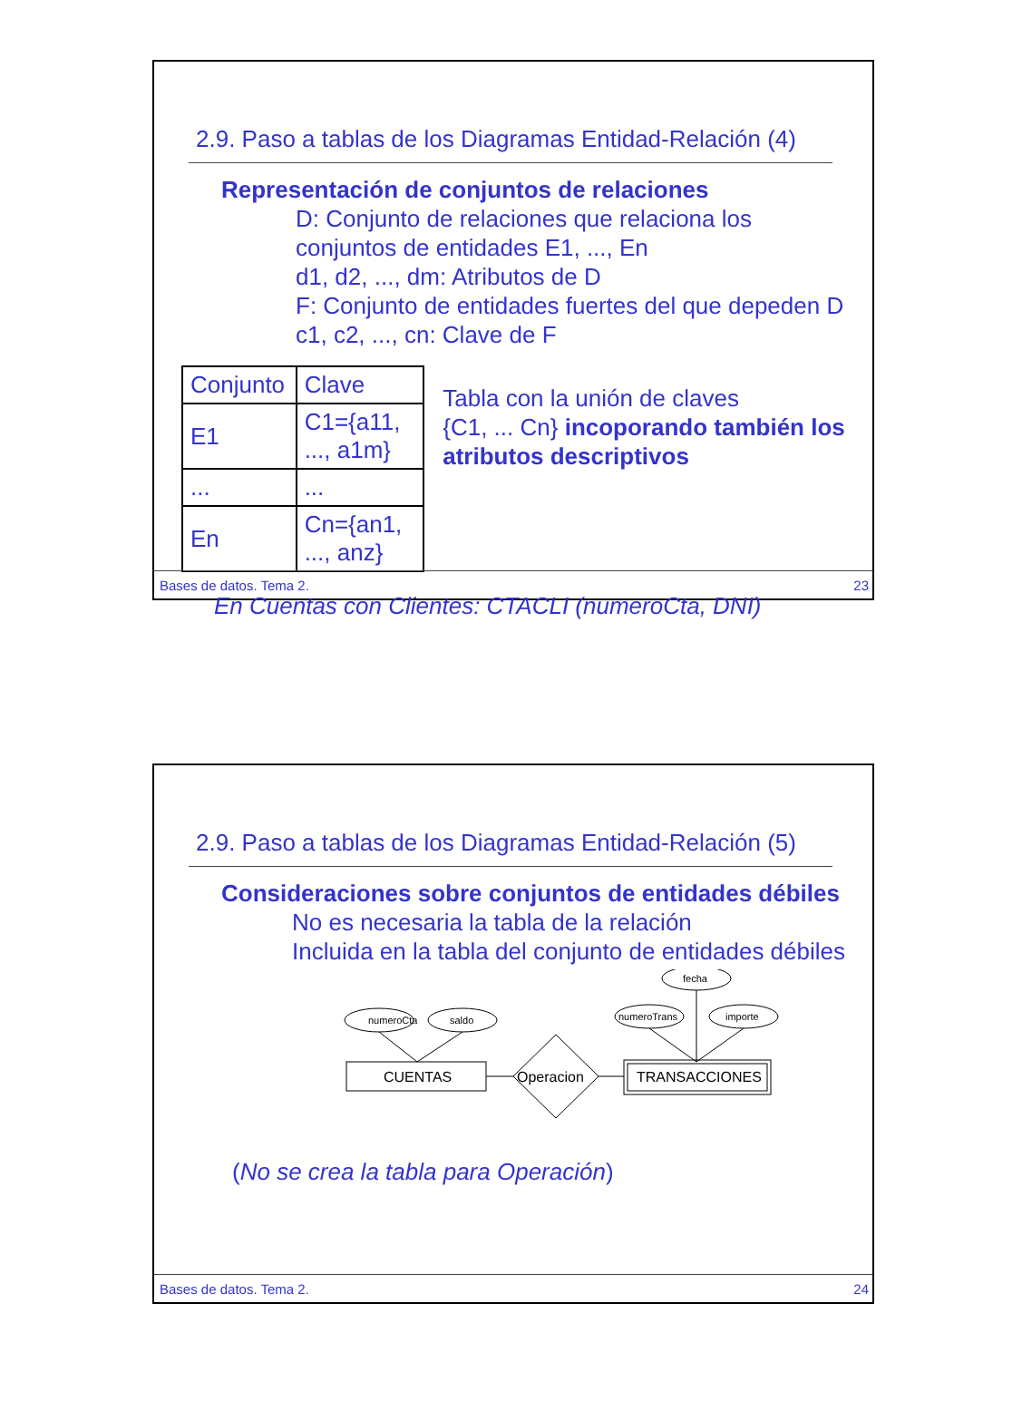2.9. Paso a tablas de los Diagramas Entidad-Relación (4)
Representación de conjuntos de relaciones
D: Conjunto de relaciones que relaciona los
conjuntos de entidades E1, ..., En
d1, d2, ..., dm: Atributos de D
F: Conjunto de entidades fuertes del que depeden D
c1, c2, ..., cn: Clave de F
| Conjunto | Clave |
| E1 | C1={a11, ..., a1m} |
| ... | ... |
| En | Cn={an1, ..., anz} |
Tabla con la unión de claves
{C1, ... Cn} incoporando también los atributos descriptivos
En Cuentas con Clientes: CTACLI (numeroCta, DNI)
Bases de datos. Tema 2. 23
2.9. Paso a tablas de los Diagramas Entidad-Relación (5)
Consideraciones sobre conjuntos de entidades débiles
No es necesaria la tabla de la relación
Incluida en la tabla del conjunto de entidades débiles
numeroCta
saldo
fecha
numeroTrans
importe
CUENTAS
Operacion
TRANSACCIONES
(No se crea la tabla para Operación)
Bases de datos. Tema 2. 24